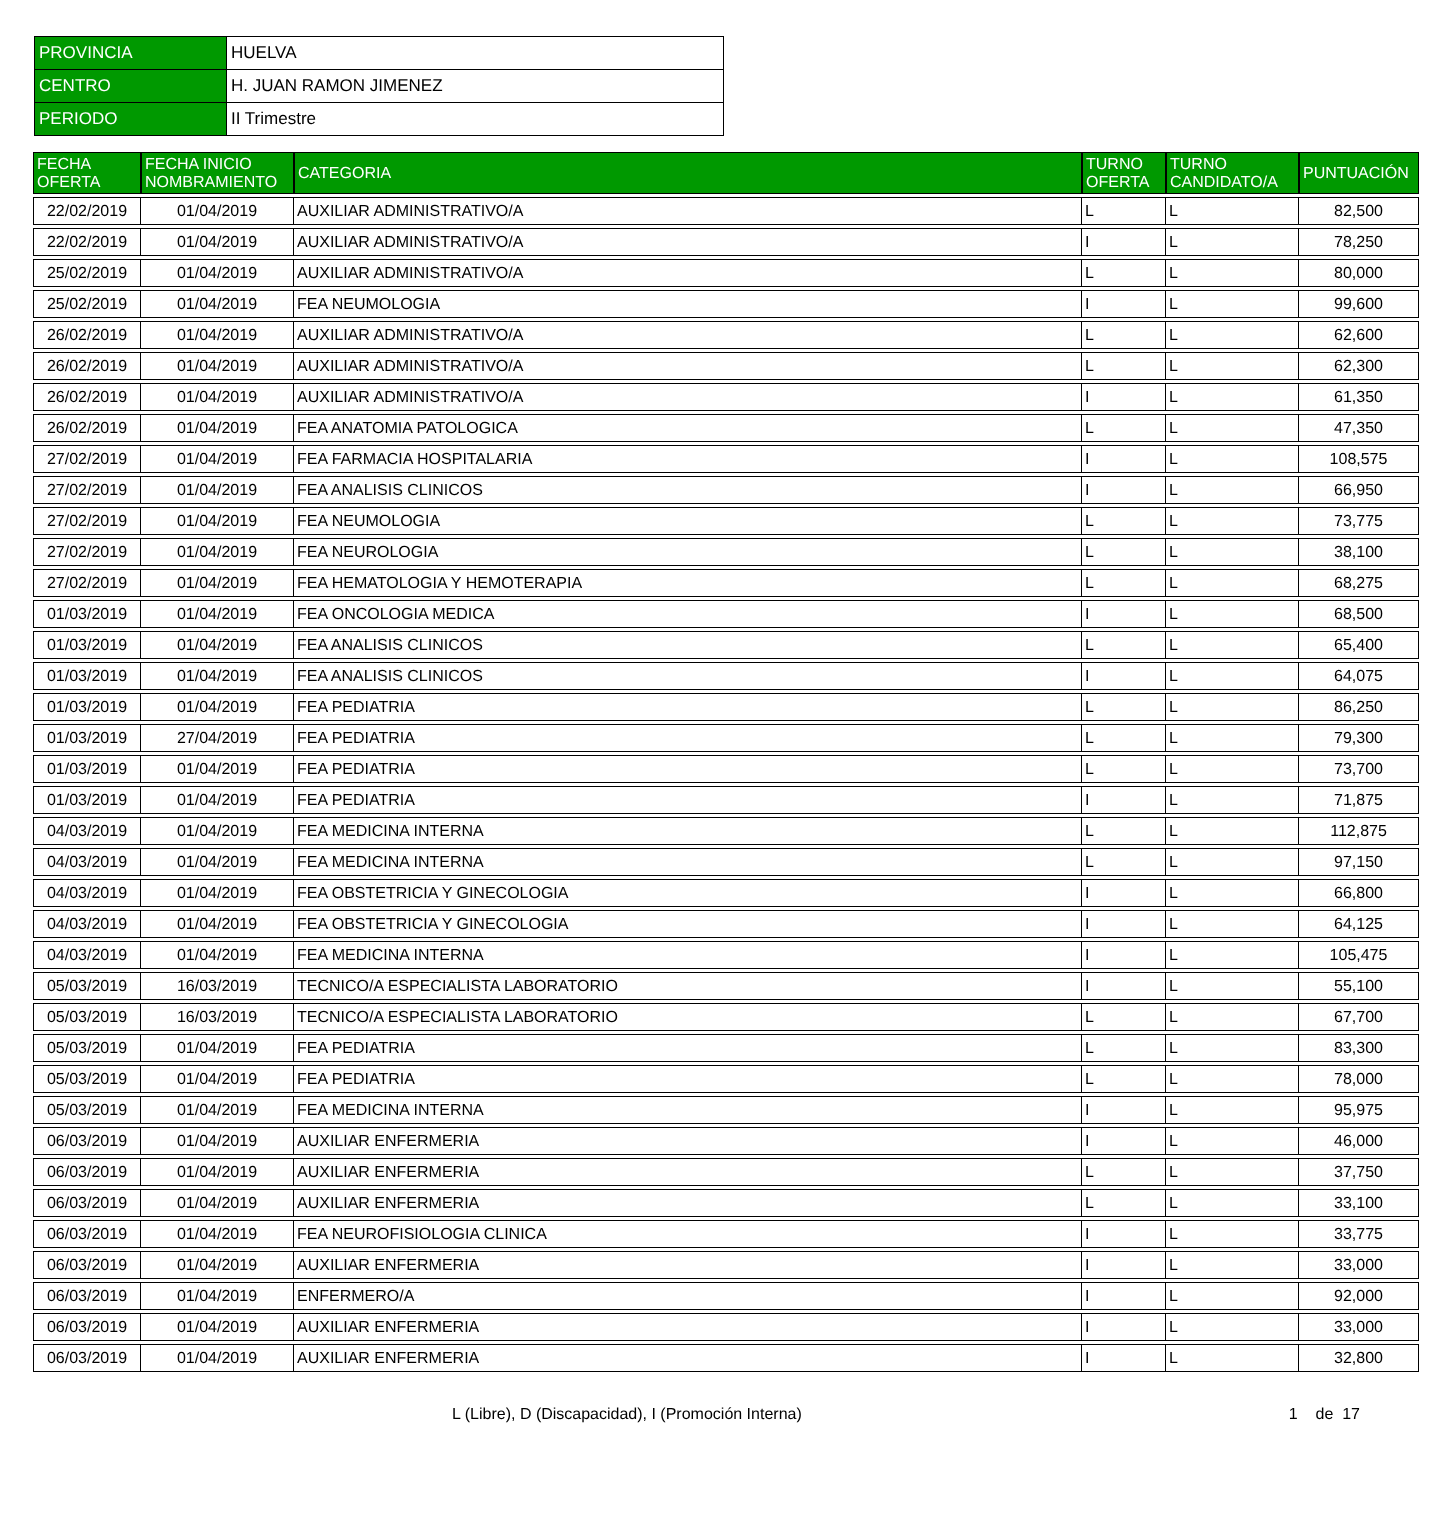| PROVINCIA | HUELVA |
| CENTRO | H. JUAN RAMON JIMENEZ |
| PERIODO | II Trimestre |
| FECHA OFERTA | FECHA INICIO NOMBRAMIENTO | CATEGORIA | TURNO OFERTA | TURNO CANDIDATO/A | PUNTUACIÓN |
| --- | --- | --- | --- | --- | --- |
| 22/02/2019 | 01/04/2019 | AUXILIAR ADMINISTRATIVO/A | L | L | 82,500 |
| 22/02/2019 | 01/04/2019 | AUXILIAR ADMINISTRATIVO/A | I | L | 78,250 |
| 25/02/2019 | 01/04/2019 | AUXILIAR ADMINISTRATIVO/A | L | L | 80,000 |
| 25/02/2019 | 01/04/2019 | FEA NEUMOLOGIA | I | L | 99,600 |
| 26/02/2019 | 01/04/2019 | AUXILIAR ADMINISTRATIVO/A | L | L | 62,600 |
| 26/02/2019 | 01/04/2019 | AUXILIAR ADMINISTRATIVO/A | L | L | 62,300 |
| 26/02/2019 | 01/04/2019 | AUXILIAR ADMINISTRATIVO/A | I | L | 61,350 |
| 26/02/2019 | 01/04/2019 | FEA ANATOMIA PATOLOGICA | L | L | 47,350 |
| 27/02/2019 | 01/04/2019 | FEA FARMACIA HOSPITALARIA | I | L | 108,575 |
| 27/02/2019 | 01/04/2019 | FEA ANALISIS CLINICOS | I | L | 66,950 |
| 27/02/2019 | 01/04/2019 | FEA NEUMOLOGIA | L | L | 73,775 |
| 27/02/2019 | 01/04/2019 | FEA NEUROLOGIA | L | L | 38,100 |
| 27/02/2019 | 01/04/2019 | FEA HEMATOLOGIA Y HEMOTERAPIA | L | L | 68,275 |
| 01/03/2019 | 01/04/2019 | FEA ONCOLOGIA MEDICA | I | L | 68,500 |
| 01/03/2019 | 01/04/2019 | FEA ANALISIS CLINICOS | L | L | 65,400 |
| 01/03/2019 | 01/04/2019 | FEA ANALISIS CLINICOS | I | L | 64,075 |
| 01/03/2019 | 01/04/2019 | FEA PEDIATRIA | L | L | 86,250 |
| 01/03/2019 | 27/04/2019 | FEA PEDIATRIA | L | L | 79,300 |
| 01/03/2019 | 01/04/2019 | FEA PEDIATRIA | L | L | 73,700 |
| 01/03/2019 | 01/04/2019 | FEA PEDIATRIA | I | L | 71,875 |
| 04/03/2019 | 01/04/2019 | FEA MEDICINA INTERNA | L | L | 112,875 |
| 04/03/2019 | 01/04/2019 | FEA MEDICINA INTERNA | L | L | 97,150 |
| 04/03/2019 | 01/04/2019 | FEA OBSTETRICIA Y GINECOLOGIA | I | L | 66,800 |
| 04/03/2019 | 01/04/2019 | FEA OBSTETRICIA Y GINECOLOGIA | I | L | 64,125 |
| 04/03/2019 | 01/04/2019 | FEA MEDICINA INTERNA | I | L | 105,475 |
| 05/03/2019 | 16/03/2019 | TECNICO/A ESPECIALISTA LABORATORIO | I | L | 55,100 |
| 05/03/2019 | 16/03/2019 | TECNICO/A ESPECIALISTA LABORATORIO | L | L | 67,700 |
| 05/03/2019 | 01/04/2019 | FEA PEDIATRIA | L | L | 83,300 |
| 05/03/2019 | 01/04/2019 | FEA PEDIATRIA | L | L | 78,000 |
| 05/03/2019 | 01/04/2019 | FEA MEDICINA INTERNA | I | L | 95,975 |
| 06/03/2019 | 01/04/2019 | AUXILIAR ENFERMERIA | I | L | 46,000 |
| 06/03/2019 | 01/04/2019 | AUXILIAR ENFERMERIA | L | L | 37,750 |
| 06/03/2019 | 01/04/2019 | AUXILIAR ENFERMERIA | L | L | 33,100 |
| 06/03/2019 | 01/04/2019 | FEA NEUROFISIOLOGIA CLINICA | I | L | 33,775 |
| 06/03/2019 | 01/04/2019 | AUXILIAR ENFERMERIA | I | L | 33,000 |
| 06/03/2019 | 01/04/2019 | ENFERMERO/A | I | L | 92,000 |
| 06/03/2019 | 01/04/2019 | AUXILIAR ENFERMERIA | I | L | 33,000 |
| 06/03/2019 | 01/04/2019 | AUXILIAR ENFERMERIA | I | L | 32,800 |
L (Libre), D (Discapacidad), I (Promoción Interna) 1 de 17